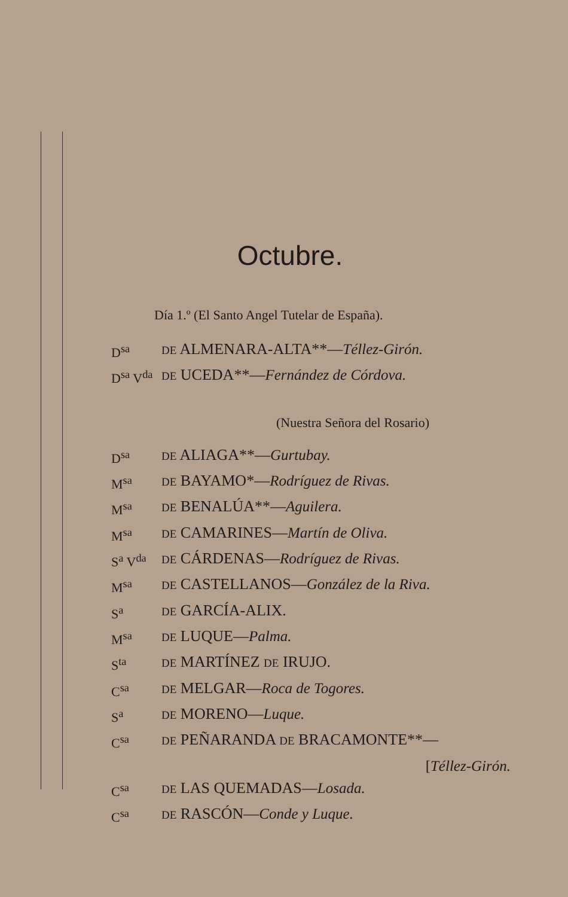Octubre.
Día 1.º (El Santo Angel Tutelar de España).
D<sup>sa</sup> DE ALMENARA-ALTA**—Téllez-Girón.
D<sup>sa</sup> V<sup>da</sup> DE UCEDA**—Fernández de Córdova.
(Nuestra Señora del Rosario)
D<sup>sa</sup> DE ALIAGA**—Gurtubay.
M<sup>sa</sup> DE BAYAMO*—Rodríguez de Rivas.
M<sup>sa</sup> DE BENALÚA**—Aguilera.
M<sup>sa</sup> DE CAMARINES—Martín de Oliva.
S<sup>a</sup> V<sup>da</sup> DE CÁRDENAS—Rodríguez de Rivas.
M<sup>sa</sup> DE CASTELLANOS—González de la Riva.
S<sup>a</sup> DE GARCÍA-ALIX.
M<sup>sa</sup> DE LUQUE—Palma.
S<sup>ta</sup> DE MARTÍNEZ DE IRUJO.
C<sup>sa</sup> DE MELGAR—Roca de Togores.
S<sup>a</sup> DE MORENO—Luque.
C<sup>sa</sup> DE PEÑARANDA DE BRACAMONTE**—
[Téllez-Girón.
C<sup>sa</sup> DE LAS QUEMADAS—Losada.
C<sup>sa</sup> DE RASCÓN—Conde y Luque.